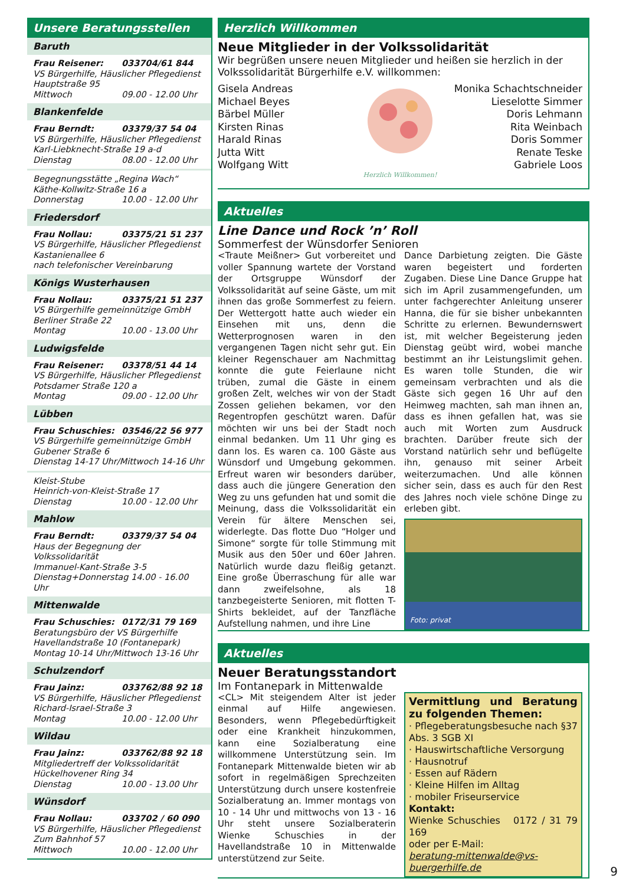Unsere Beratungsstellen
Baruth
Frau Reisener: 033704/61 844
VS Bürgerhilfe, Häuslicher Pflegedienst
Hauptstraße 95
Mittwoch 09.00 - 12.00 Uhr
Blankenfelde
Frau Berndt: 03379/37 54 04
VS Bürgerhilfe, Häuslicher Pflegedienst
Karl-Liebknecht-Straße 19 a-d
Dienstag 08.00 - 12.00 Uhr
Begegnungsstätte „Regina Wach“
Käthe-Kollwitz-Straße 16 a
Donnerstag 10.00 - 12.00 Uhr
Friedersdorf
Frau Nollau: 03375/21 51 237
VS Bürgerhilfe, Häuslicher Pflegedienst
Kastanienallee 6
nach telefonischer Vereinbarung
Königs Wusterhausen
Frau Nollau: 03375/21 51 237
VS Bürgerhilfe gemeinnützige GmbH
Berliner Straße 22
Montag 10.00 - 13.00 Uhr
Ludwigsfelde
Frau Reisener: 03378/51 44 14
VS Bürgerhilfe, Häuslicher Pflegedienst
Potsdamer Straße 120 a
Montag 09.00 - 12.00 Uhr
Lübben
Frau Schuschies: 03546/22 56 977
VS Bürgerhilfe gemeinnützige GmbH
Gubener Straße 6
Dienstag 14-17 Uhr/Mittwoch 14-16 Uhr
Kleist-Stube
Heinrich-von-Kleist-Straße 17
Dienstag 10.00 - 12.00 Uhr
Mahlow
Frau Berndt: 03379/37 54 04
Haus der Begegnung der Volkssolidarität
Immanuel-Kant-Straße 3-5
Dienstag+Donnerstag 14.00 - 16.00 Uhr
Mittenwalde
Frau Schuschies: 0172/31 79 169
Beratungsbüro der VS Bürgerhilfe
Havellandstraße 10 (Fontanepark)
Montag 10-14 Uhr/Mittwoch 13-16 Uhr
Schulzendorf
Frau Jainz: 033762/88 92 18
VS Bürgerhilfe, Häuslicher Pflegedienst
Richard-Israel-Straße 3
Montag 10.00 - 12.00 Uhr
Wildau
Frau Jainz: 033762/88 92 18
Mitgliedertreff der Volkssolidarität
Hückelhovener Ring 34
Dienstag 10.00 - 13.00 Uhr
Wünsdorf
Frau Nollau: 033702 / 60 090
VS Bürgerhilfe, Häuslicher Pflegedienst
Zum Bahnhof 57
Mittwoch 10.00 - 12.00 Uhr
Herzlich Willkommen
Neue Mitglieder in der Volkssolidarität
Wir begrüßen unsere neuen Mitglieder und heißen sie herzlich in der Volkssolidarität Bürgerhilfe e.V. willkommen:
Gisela Andreas
Michael Beyes
Bärbel Müller
Kirsten Rinas
Harald Rinas
Jutta Witt
Wolfgang Witt
Herzlich Willkommen!
Monika Schachtschneider
Lieselotte Simmer
Doris Lehmann
Rita Weinbach
Doris Sommer
Renate Teske
Gabriele Loos
Aktuelles
Line Dance und Rock ’n’ Roll
Sommerfest der Wünsdorfer Senioren
<Traute Meißner> Gut vorbereitet und voller Spannung wartete der Vorstand der Ortsgruppe Wünsdorf der Volkssolidarität auf seine Gäste, um mit ihnen das große Sommerfest zu feiern. Der Wettergott hatte auch wieder ein Einsehen mit uns, denn die Wetterprognosen waren in den vergangenen Tagen nicht sehr gut. Ein kleiner Regenschauer am Nachmittag konnte die gute Feierlaune nicht trüben, zumal die Gäste in einem großen Zelt, welches wir von der Stadt Zossen geliehen bekamen, vor den Regentropfen geschützt waren. Dafür möchten wir uns bei der Stadt noch einmal bedanken. Um 11 Uhr ging es dann los. Es waren ca. 100 Gäste aus Wünsdorf und Umgebung gekommen. Erfreut waren wir besonders darüber, dass auch die jüngere Generation den Weg zu uns gefunden hat und somit die Meinung, dass die Volkssolidarität ein Verein für ältere Menschen sei, widerlegte. Das flotte Duo “Holger und Simone“ sorgte für tolle Stimmung mit Musik aus den 50er und 60er Jahren. Natürlich wurde dazu fleißig getanzt. Eine große Überraschung für alle war dann zweifelsohne, als 18 tanzbegeisterte Senioren, mit flotten T-Shirts bekleidet, auf der Tanzfläche Aufstellung nahmen, und ihre Line
Dance Darbietung zeigten. Die Gäste waren begeistert und forderten Zugaben. Diese Line Dance Gruppe hat sich im April zusammengefunden, um unter fachgerechter Anleitung unserer Hanna, die für sie bisher unbekannten Schritte zu erlernen. Bewundernswert ist, mit welcher Begeisterung jeden Dienstag geübt wird, wobei manche bestimmt an ihr Leistungslimit gehen. Es waren tolle Stunden, die wir gemeinsam verbrachten und als die Gäste sich gegen 16 Uhr auf den Heimweg machten, sah man ihnen an, dass es ihnen gefallen hat, was sie auch mit Worten zum Ausdruck brachten. Darüber freute sich der Vorstand natürlich sehr und beflügelte ihn, genauso mit seiner Arbeit weiterzumachen. Und alle können sicher sein, dass es auch für den Rest des Jahres noch viele schöne Dinge zu erleben gibt.
Foto: privat
Aktuelles
Neuer Beratungsstandort
Im Fontanepark in Mittenwalde
<CL> Mit steigendem Alter ist jeder einmal auf Hilfe angewiesen. Besonders, wenn Pflegebedürftigkeit oder eine Krankheit hinzukommen, kann eine Sozialberatung eine willkommene Unterstützung sein. Im Fontanepark Mittenwalde bieten wir ab sofort in regelmäßigen Sprechzeiten Unterstützung durch unsere kostenfreie Sozialberatung an. Immer montags von 10 - 14 Uhr und mittwochs von 13 - 16 Uhr steht unsere Sozialberaterin Wienke Schuschies in der Havellandstraße 10 in Mittenwalde unterstützend zur Seite.
Vermittlung und Beratung zu folgenden Themen:
· Pflegeberatungsbesuche nach §37 Abs. 3 SGB XI
· Hauswirtschaftliche Versorgung
· Hausnotruf
· Essen auf Rädern
· Kleine Hilfen im Alltag
· mobiler Friseurservice
Kontakt:
Wienke Schuschies 0172 / 31 79 169
oder per E-Mail:
beratung-mittenwalde@vs-buergerhilfe.de
9